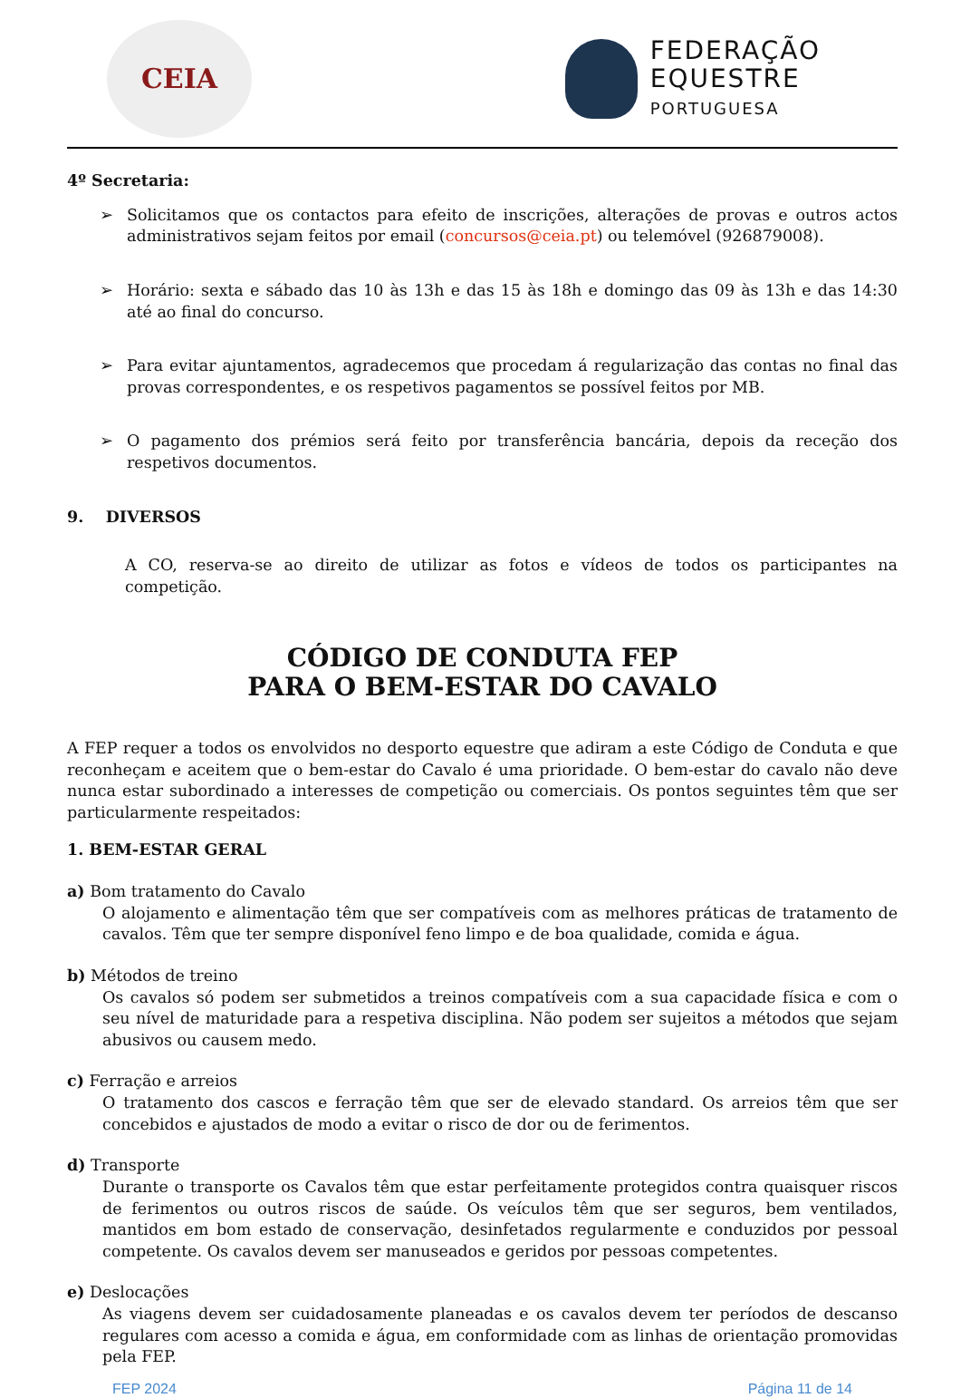CEIA
FEDERAÇÃO
EQUESTRE
PORTUGUESA
4º Secretaria:
➢ Solicitamos que os contactos para efeito de inscrições, alterações de provas e outros actos administrativos sejam feitos por email (concursos@ceia.pt) ou telemóvel (926879008).
➢ Horário: sexta e sábado das 10 às 13h e das 15 às 18h e domingo das 09 às 13h e das 14:30 até ao final do concurso.
➢ Para evitar ajuntamentos, agradecemos que procedam á regularização das contas no final das provas correspondentes, e os respetivos pagamentos se possível feitos por MB.
➢ O pagamento dos prémios será feito por transferência bancária, depois da receção dos respetivos documentos.
9. DIVERSOS
A CO, reserva-se ao direito de utilizar as fotos e vídeos de todos os participantes na competição.
CÓDIGO DE CONDUTA FEP
PARA O BEM-ESTAR DO CAVALO
A FEP requer a todos os envolvidos no desporto equestre que adiram a este Código de Conduta e que reconheçam e aceitem que o bem-estar do Cavalo é uma prioridade. O bem-estar do cavalo não deve nunca estar subordinado a interesses de competição ou comerciais. Os pontos seguintes têm que ser particularmente respeitados:
1. BEM-ESTAR GERAL
a) Bom tratamento do Cavalo
O alojamento e alimentação têm que ser compatíveis com as melhores práticas de tratamento de cavalos. Têm que ter sempre disponível feno limpo e de boa qualidade, comida e água.
b) Métodos de treino
Os cavalos só podem ser submetidos a treinos compatíveis com a sua capacidade física e com o seu nível de maturidade para a respetiva disciplina. Não podem ser sujeitos a métodos que sejam abusivos ou causem medo.
c) Ferração e arreios
O tratamento dos cascos e ferração têm que ser de elevado standard. Os arreios têm que ser concebidos e ajustados de modo a evitar o risco de dor ou de ferimentos.
d) Transporte
Durante o transporte os Cavalos têm que estar perfeitamente protegidos contra quaisquer riscos de ferimentos ou outros riscos de saúde. Os veículos têm que ser seguros, bem ventilados, mantidos em bom estado de conservação, desinfetados regularmente e conduzidos por pessoal competente. Os cavalos devem ser manuseados e geridos por pessoas competentes.
e) Deslocações
As viagens devem ser cuidadosamente planeadas e os cavalos devem ter períodos de descanso regulares com acesso a comida e água, em conformidade com as linhas de orientação promovidas pela FEP.
FEP 2024 Página 11 de 14